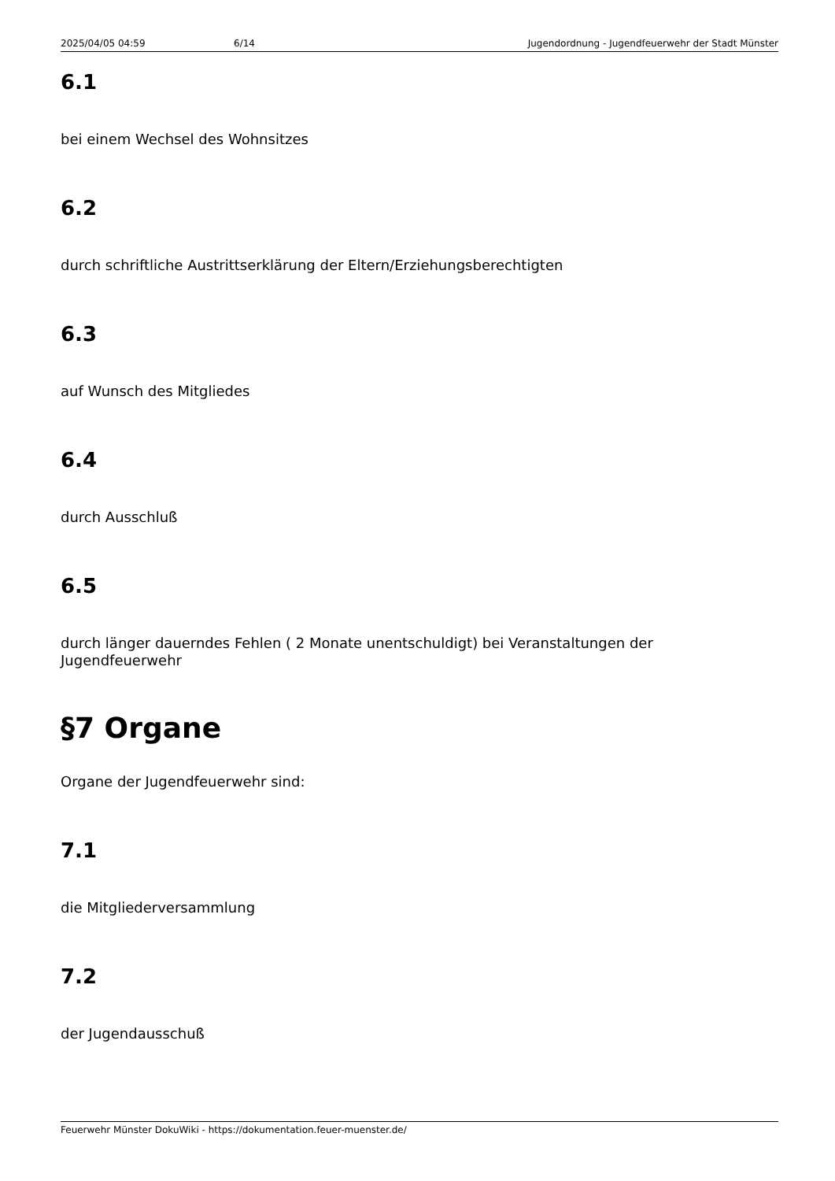2025/04/05 04:59 6/14 Jugendordnung - Jugendfeuerwehr der Stadt Münster
6.1
bei einem Wechsel des Wohnsitzes
6.2
durch schriftliche Austrittserklärung der Eltern/Erziehungsberechtigten
6.3
auf Wunsch des Mitgliedes
6.4
durch Ausschluß
6.5
durch länger dauerndes Fehlen ( 2 Monate unentschuldigt) bei Veranstaltungen der Jugendfeuerwehr
§7 Organe
Organe der Jugendfeuerwehr sind:
7.1
die Mitgliederversammlung
7.2
der Jugendausschuß
Feuerwehr Münster DokuWiki - https://dokumentation.feuer-muenster.de/